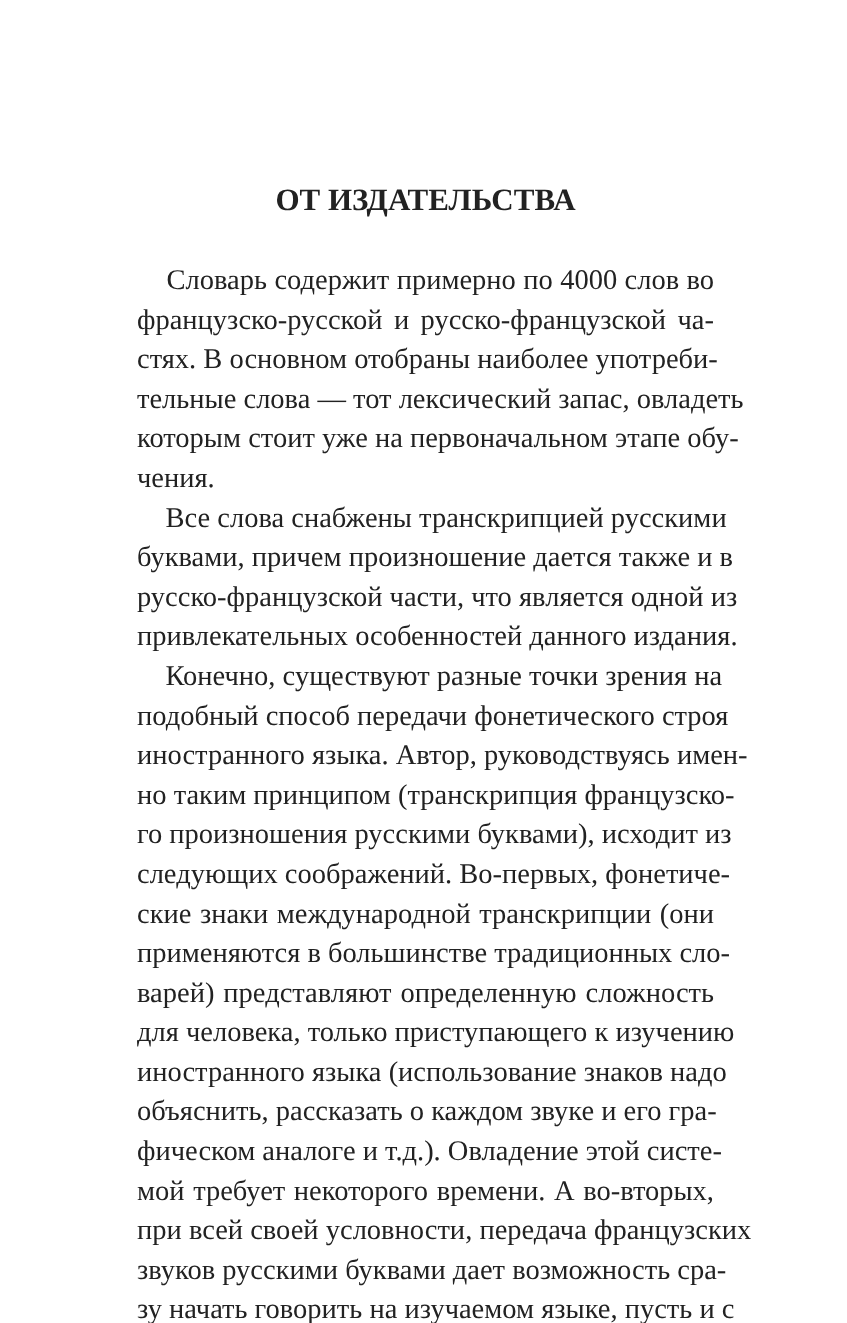ОТ ИЗДАТЕЛЬСТВА
Словарь содержит примерно по 4000 слов во
французско-русской и русско-французской ча-
стях. В основном отобраны наиболее употреби-
тельные слова — тот лексический запас, овладеть
которым стоит уже на первоначальном этапе обу-
чения.
Все слова снабжены транскрипцией русскими
буквами, причем произношение дается также и в
русско-французской части, что является одной из
привлекательных особенностей данного издания.
Конечно, существуют разные точки зрения на
подобный способ передачи фонетического строя
иностранного языка. Автор, руководствуясь имен-
но таким принципом (транскрипция французско-
го произношения русскими буквами), исходит из
следующих соображений. Во-первых, фонетиче-
ские знаки международной транскрипции (они
применяются в большинстве традиционных сло-
варей) представляют определенную сложность
для человека, только приступающего к изучению
иностранного языка (использование знаков надо
объяснить, рассказать о каждом звуке и его гра-
фическом аналоге и т.д.). Овладение этой систе-
мой требует некоторого времени. А во-вторых,
при всей своей условности, передача французских
звуков русскими буквами дает возможность сра-
зу начать говорить на изучаемом языке, пусть и с